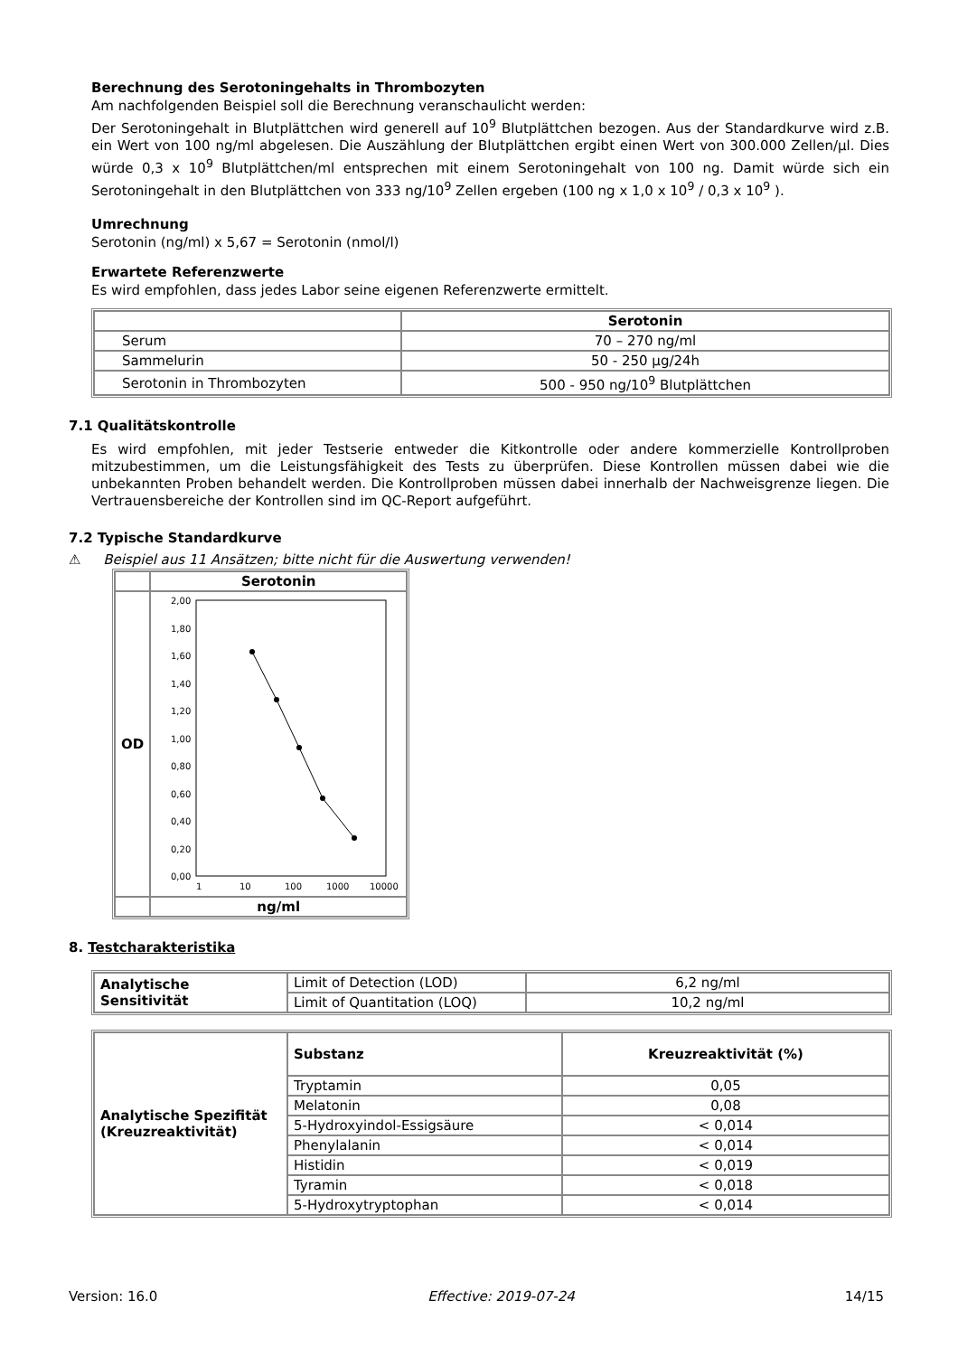Berechnung des Serotoningehalts in Thrombozyten
Am nachfolgenden Beispiel soll die Berechnung veranschaulicht werden:
Der Serotoningehalt in Blutplättchen wird generell auf 10<sup>9</sup> Blutplättchen bezogen. Aus der Standardkurve wird z.B. ein Wert von 100 ng/ml abgelesen. Die Auszählung der Blutplättchen ergibt einen Wert von 300.000 Zellen/µl. Dies würde 0,3 x 10<sup>9</sup> Blutplättchen/ml entsprechen mit einem Serotoningehalt von 100 ng. Damit würde sich ein Serotoningehalt in den Blutplättchen von 333 ng/10<sup>9</sup> Zellen ergeben (100 ng x 1,0 x 10<sup>9</sup> / 0,3 x 10<sup>9</sup> ).
Umrechnung
Serotonin (ng/ml) x 5,67 = Serotonin (nmol/l)
Erwartete Referenzwerte
Es wird empfohlen, dass jedes Labor seine eigenen Referenzwerte ermittelt.
| | Serotonin |
| Serum | 70 – 270 ng/ml |
| Sammelurin | 50 - 250 µg/24h |
| Serotonin in Thrombozyten | 500 - 950 ng/10<sup>9</sup> Blutplättchen |
7.1 Qualitätskontrolle
Es wird empfohlen, mit jeder Testserie entweder die Kitkontrolle oder andere kommerzielle Kontrollproben mitzubestimmen, um die Leistungsfähigkeit des Tests zu überprüfen. Diese Kontrollen müssen dabei wie die unbekannten Proben behandelt werden. Die Kontrollproben müssen dabei innerhalb der Nachweisgrenze liegen. Die Vertrauensbereiche der Kontrollen sind im QC-Report aufgeführt.
7.2 Typische Standardkurve
⚠ Beispiel aus 11 Ansätzen; bitte nicht für die Auswertung verwenden!
| | Serotonin |
| OD | 2,00 1,80 1,60 1,40 1,20 1,00 0,80 0,60 0,40 0,20 0,00 1 10 100 1000 10000 |
| | ng/ml |
8. Testcharakteristika
| Analytische Sensitivität | Limit of Detection (LOD) | 6,2 ng/ml |
| | Limit of Quantitation (LOQ) | 10,2 ng/ml |
| Analytische Spezifität (Kreuzreaktivität) | Substanz | Kreuzreaktivität (%) |
| --- | --- | --- |
| | Tryptamin | 0,05 |
| | Melatonin | 0,08 |
| | 5-Hydroxyindol-Essigsäure | < 0,014 |
| | Phenylalanin | < 0,014 |
| | Histidin | < 0,019 |
| | Tyramin | < 0,018 |
| | 5-Hydroxytryptophan | < 0,014 |
Version: 16.0 Effective: 2019-07-24 14/15